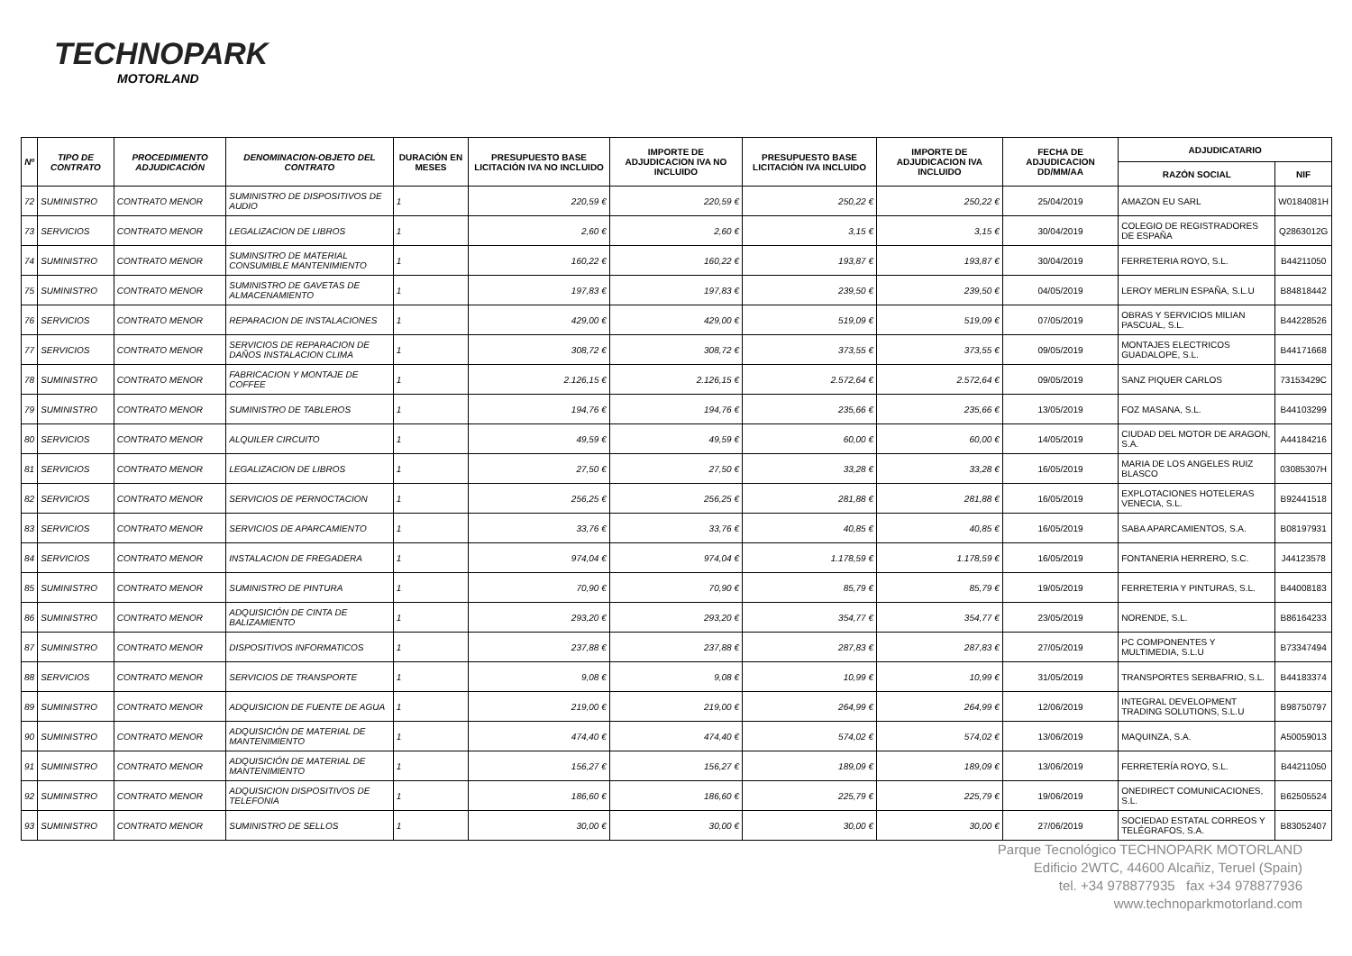TECHNOPARK
MOTORLAND
| Nº | TIPO DE CONTRATO | PROCEDIMIENTO ADJUDICACIÓN | DENOMINACION-OBJETO DEL CONTRATO | DURACIÓN EN MESES | PRESUPUESTO BASE LICITACIÓN IVA NO INCLUIDO | IMPORTE DE ADJUDICACION IVA NO INCLUIDO | PRESUPUESTO BASE LICITACIÓN IVA INCLUIDO | IMPORTE DE ADJUDICACION IVA INCLUIDO | FECHA DE ADJUDICACION DD/MM/AA | ADJUDICATARIO | |
| --- | --- | --- | --- | --- | --- | --- | --- | --- | --- | --- | --- |
| | | | | | | | | | | RAZÓN SOCIAL | NIF |
| 72 | SUMINISTRO | CONTRATO MENOR | SUMINISTRO DE DISPOSITIVOS DE AUDIO | 1 | 220,59 € | 220,59 € | 250,22 € | 250,22 € | 25/04/2019 | AMAZON EU SARL | W0184081H |
| 73 | SERVICIOS | CONTRATO MENOR | LEGALIZACION DE LIBROS | 1 | 2,60 € | 2,60 € | 3,15 € | 3,15 € | 30/04/2019 | COLEGIO DE REGISTRADORES DE ESPAÑA | Q2863012G |
| 74 | SUMINISTRO | CONTRATO MENOR | SUMINSITRO DE MATERIAL CONSUMIBLE MANTENIMIENTO | 1 | 160,22 € | 160,22 € | 193,87 € | 193,87 € | 30/04/2019 | FERRETERIA ROYO, S.L. | B44211050 |
| 75 | SUMINISTRO | CONTRATO MENOR | SUMINISTRO DE GAVETAS DE ALMACENAMIENTO | 1 | 197,83 € | 197,83 € | 239,50 € | 239,50 € | 04/05/2019 | LEROY MERLIN ESPAÑA, S.L.U | B84818442 |
| 76 | SERVICIOS | CONTRATO MENOR | REPARACION DE INSTALACIONES | 1 | 429,00 € | 429,00 € | 519,09 € | 519,09 € | 07/05/2019 | OBRAS Y SERVICIOS MILIAN PASCUAL, S.L. | B44228526 |
| 77 | SERVICIOS | CONTRATO MENOR | SERVICIOS DE REPARACION DE DAÑOS INSTALACION CLIMA | 1 | 308,72 € | 308,72 € | 373,55 € | 373,55 € | 09/05/2019 | MONTAJES ELECTRICOS GUADALOPE, S.L. | B44171668 |
| 78 | SUMINISTRO | CONTRATO MENOR | FABRICACION Y MONTAJE DE COFFEE | 1 | 2.126,15 € | 2.126,15 € | 2.572,64 € | 2.572,64 € | 09/05/2019 | SANZ PIQUER CARLOS | 73153429C |
| 79 | SUMINISTRO | CONTRATO MENOR | SUMINISTRO DE TABLEROS | 1 | 194,76 € | 194,76 € | 235,66 € | 235,66 € | 13/05/2019 | FOZ MASANA, S.L. | B44103299 |
| 80 | SERVICIOS | CONTRATO MENOR | ALQUILER CIRCUITO | 1 | 49,59 € | 49,59 € | 60,00 € | 60,00 € | 14/05/2019 | CIUDAD DEL MOTOR DE ARAGON, S.A. | A44184216 |
| 81 | SERVICIOS | CONTRATO MENOR | LEGALIZACION DE LIBROS | 1 | 27,50 € | 27,50 € | 33,28 € | 33,28 € | 16/05/2019 | MARIA DE LOS ANGELES RUIZ BLASCO | 03085307H |
| 82 | SERVICIOS | CONTRATO MENOR | SERVICIOS DE PERNOCTACION | 1 | 256,25 € | 256,25 € | 281,88 € | 281,88 € | 16/05/2019 | EXPLOTACIONES HOTELERAS VENECIA, S.L. | B92441518 |
| 83 | SERVICIOS | CONTRATO MENOR | SERVICIOS DE APARCAMIENTO | 1 | 33,76 € | 33,76 € | 40,85 € | 40,85 € | 16/05/2019 | SABA APARCAMIENTOS, S.A. | B08197931 |
| 84 | SERVICIOS | CONTRATO MENOR | INSTALACION DE FREGADERA | 1 | 974,04 € | 974,04 € | 1.178,59 € | 1.178,59 € | 16/05/2019 | FONTANERIA HERRERO, S.C. | J44123578 |
| 85 | SUMINISTRO | CONTRATO MENOR | SUMINISTRO DE PINTURA | 1 | 70,90 € | 70,90 € | 85,79 € | 85,79 € | 19/05/2019 | FERRETERIA Y PINTURAS, S.L. | B44008183 |
| 86 | SUMINISTRO | CONTRATO MENOR | ADQUISICIÓN DE CINTA DE BALIZAMIENTO | 1 | 293,20 € | 293,20 € | 354,77 € | 354,77 € | 23/05/2019 | NORENDE, S.L. | B86164233 |
| 87 | SUMINISTRO | CONTRATO MENOR | DISPOSITIVOS INFORMATICOS | 1 | 237,88 € | 237,88 € | 287,83 € | 287,83 € | 27/05/2019 | PC COMPONENTES Y MULTIMEDIA, S.L.U | B73347494 |
| 88 | SERVICIOS | CONTRATO MENOR | SERVICIOS DE TRANSPORTE | 1 | 9,08 € | 9,08 € | 10,99 € | 10,99 € | 31/05/2019 | TRANSPORTES SERBAFRIO, S.L. | B44183374 |
| 89 | SUMINISTRO | CONTRATO MENOR | ADQUISICION DE FUENTE DE AGUA | 1 | 219,00 € | 219,00 € | 264,99 € | 264,99 € | 12/06/2019 | INTEGRAL DEVELOPMENT TRADING SOLUTIONS, S.L.U | B98750797 |
| 90 | SUMINISTRO | CONTRATO MENOR | ADQUISICIÓN DE MATERIAL DE MANTENIMIENTO | 1 | 474,40 € | 474,40 € | 574,02 € | 574,02 € | 13/06/2019 | MAQUINZA, S.A. | A50059013 |
| 91 | SUMINISTRO | CONTRATO MENOR | ADQUISICIÓN DE MATERIAL DE MANTENIMIENTO | 1 | 156,27 € | 156,27 € | 189,09 € | 189,09 € | 13/06/2019 | FERRETERÍA ROYO, S.L. | B44211050 |
| 92 | SUMINISTRO | CONTRATO MENOR | ADQUISICION DISPOSITIVOS DE TELEFONIA | 1 | 186,60 € | 186,60 € | 225,79 € | 225,79 € | 19/06/2019 | ONEDIRECT COMUNICACIONES, S.L. | B62505524 |
| 93 | SUMINISTRO | CONTRATO MENOR | SUMINISTRO DE SELLOS | 1 | 30,00 € | 30,00 € | 30,00 € | 30,00 € | 27/06/2019 | SOCIEDAD ESTATAL CORREOS Y TELÉGRAFOS, S.A. | B83052407 |
Parque Tecnológico TECHNOPARK MOTORLAND
Edificio 2WTC, 44600 Alcañiz, Teruel (Spain)
tel. +34 978877935 fax +34 978877936
www.technoparkmotorland.com